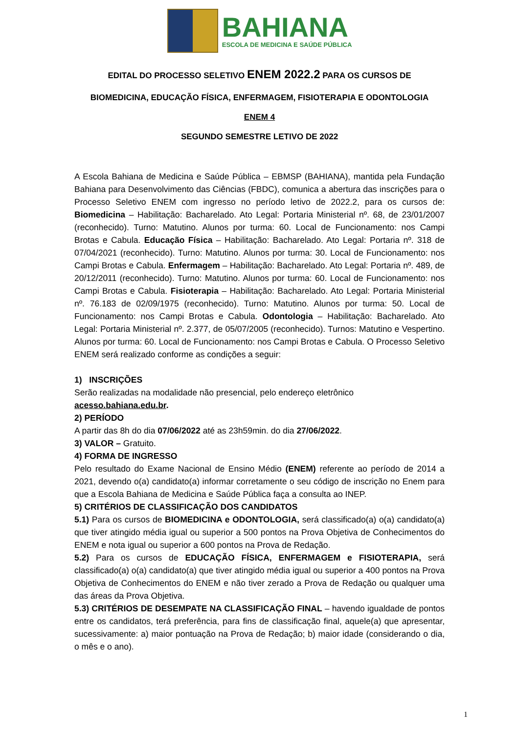BAHIANA
ESCOLA DE MEDICINA E SAÚDE PÚBLICA
EDITAL DO PROCESSO SELETIVO ENEM 2022.2 PARA OS CURSOS DE
BIOMEDICINA, EDUCAÇÃO FÍSICA, ENFERMAGEM, FISIOTERAPIA E ODONTOLOGIA
ENEM 4
SEGUNDO SEMESTRE LETIVO DE 2022
A Escola Bahiana de Medicina e Saúde Pública – EBMSP (BAHIANA), mantida pela Fundação Bahiana para Desenvolvimento das Ciências (FBDC), comunica a abertura das inscrições para o Processo Seletivo ENEM com ingresso no período letivo de 2022.2, para os cursos de: Biomedicina – Habilitação: Bacharelado. Ato Legal: Portaria Ministerial nº. 68, de 23/01/2007 (reconhecido). Turno: Matutino. Alunos por turma: 60. Local de Funcionamento: nos Campi Brotas e Cabula. Educação Física – Habilitação: Bacharelado. Ato Legal: Portaria nº. 318 de 07/04/2021 (reconhecido). Turno: Matutino. Alunos por turma: 30. Local de Funcionamento: nos Campi Brotas e Cabula. Enfermagem – Habilitação: Bacharelado. Ato Legal: Portaria nº. 489, de 20/12/2011 (reconhecido). Turno: Matutino. Alunos por turma: 60. Local de Funcionamento: nos Campi Brotas e Cabula. Fisioterapia – Habilitação: Bacharelado. Ato Legal: Portaria Ministerial nº. 76.183 de 02/09/1975 (reconhecido). Turno: Matutino. Alunos por turma: 50. Local de Funcionamento: nos Campi Brotas e Cabula. Odontologia – Habilitação: Bacharelado. Ato Legal: Portaria Ministerial nº. 2.377, de 05/07/2005 (reconhecido). Turnos: Matutino e Vespertino. Alunos por turma: 60. Local de Funcionamento: nos Campi Brotas e Cabula. O Processo Seletivo ENEM será realizado conforme as condições a seguir:
1) INSCRIÇÕES
Serão realizadas na modalidade não presencial, pelo endereço eletrônico
acesso.bahiana.edu.br.
2) PERÍODO
A partir das 8h do dia 07/06/2022 até as 23h59min. do dia 27/06/2022.
3) VALOR – Gratuito.
4) FORMA DE INGRESSO
Pelo resultado do Exame Nacional de Ensino Médio (ENEM) referente ao período de 2014 a 2021, devendo o(a) candidato(a) informar corretamente o seu código de inscrição no Enem para que a Escola Bahiana de Medicina e Saúde Pública faça a consulta ao INEP.
5) CRITÉRIOS DE CLASSIFICAÇÃO DOS CANDIDATOS
5.1) Para os cursos de BIOMEDICINA e ODONTOLOGIA, será classificado(a) o(a) candidato(a) que tiver atingido média igual ou superior a 500 pontos na Prova Objetiva de Conhecimentos do ENEM e nota igual ou superior a 600 pontos na Prova de Redação.
5.2) Para os cursos de EDUCAÇÃO FÍSICA, ENFERMAGEM e FISIOTERAPIA, será classificado(a) o(a) candidato(a) que tiver atingido média igual ou superior a 400 pontos na Prova Objetiva de Conhecimentos do ENEM e não tiver zerado a Prova de Redação ou qualquer uma das áreas da Prova Objetiva.
5.3) CRITÉRIOS DE DESEMPATE NA CLASSIFICAÇÃO FINAL – havendo igualdade de pontos entre os candidatos, terá preferência, para fins de classificação final, aquele(a) que apresentar, sucessivamente: a) maior pontuação na Prova de Redação; b) maior idade (considerando o dia, o mês e o ano).
1